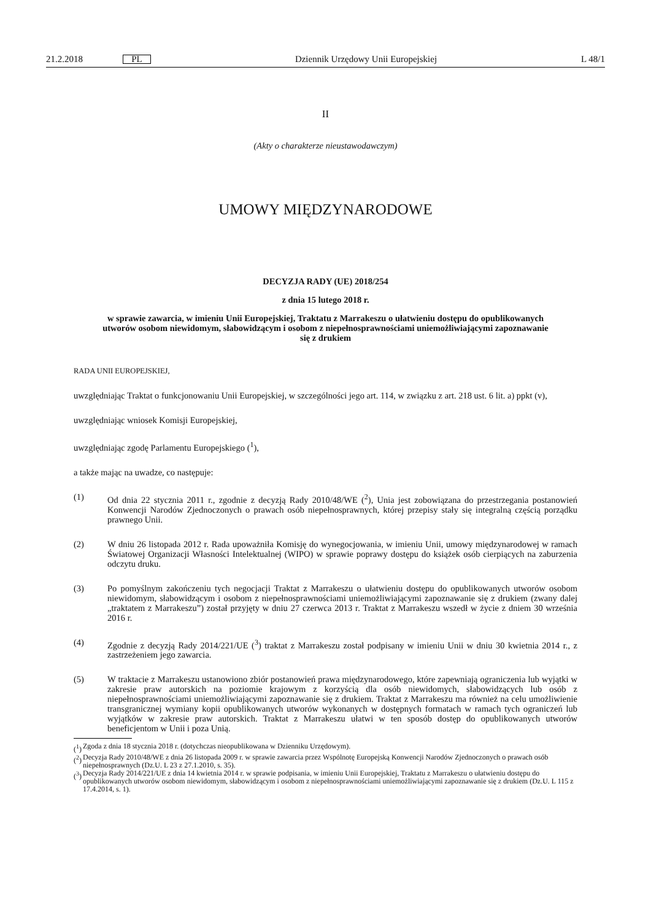21.2.2018 PL Dziennik Urzędowy Unii Europejskiej L 48/1
II
(Akty o charakterze nieustawodawczym)
UMOWY MIĘDZYNARODOWE
DECYZJA RADY (UE) 2018/254
z dnia 15 lutego 2018 r.
w sprawie zawarcia, w imieniu Unii Europejskiej, Traktatu z Marrakeszu o ułatwieniu dostępu do opublikowanych utworów osobom niewidomym, słabowidzącym i osobom z niepełnospraw­nościami uniemożliwiającymi zapoznawanie się z drukiem
RADA UNII EUROPEJSKIEJ,
uwzględniając Traktat o funkcjonowaniu Unii Europejskiej, w szczególności jego art. 114, w związku z art. 218 ust. 6 lit. a) ppkt (v),
uwzględniając wniosek Komisji Europejskiej,
uwzględniając zgodę Parlamentu Europejskiego (<sup>1</sup>),
a także mając na uwadze, co następuje:
(1) Od dnia 22 stycznia 2011 r., zgodnie z decyzją Rady 2010/48/WE (<sup>2</sup>), Unia jest zobowiązana do przestrzegania postanowień Konwencji Narodów Zjednoczonych o prawach osób niepełnosprawnych, której przepisy stały się integralną częścią porządku prawnego Unii.
(2) W dniu 26 listopada 2012 r. Rada upoważniła Komisję do wynegocjowania, w imieniu Unii, umowy międzyna­rodowej w ramach Światowej Organizacji Własności Intelektualnej (WIPO) w sprawie poprawy dostępu do książek osób cierpiących na zaburzenia odczytu druku.
(3) Po pomyślnym zakończeniu tych negocjacji Traktat z Marrakeszu o ułatwieniu dostępu do opublikowanych utworów osobom niewidomym, słabowidzącym i osobom z niepełnosprawnościami uniemożliwiającymi zapoznawanie się z drukiem (zwany dalej „traktatem z Marrakeszu”) został przyjęty w dniu 27 czerwca 2013 r. Traktat z Marrakeszu wszedł w życie z dniem 30 września 2016 r.
(4) Zgodnie z decyzją Rady 2014/221/UE (<sup>3</sup>) traktat z Marrakeszu został podpisany w imieniu Unii w dniu 30 kwietnia 2014 r., z zastrzeżeniem jego zawarcia.
(5) W traktacie z Marrakeszu ustanowiono zbiór postanowień prawa międzynarodowego, które zapewniają ograniczenia lub wyjątki w zakresie praw autorskich na poziomie krajowym z korzyścią dla osób niewidomych, słabowidzących lub osób z niepełnosprawnościami uniemożliwiającymi zapoznawanie się z drukiem. Traktat z Marrakeszu ma również na celu umożliwienie transgranicznej wymiany kopii opublikowanych utworów wykonanych w dostępnych formatach w ramach tych ograniczeń lub wyjątków w zakresie praw autorskich. Traktat z Marrakeszu ułatwi w ten sposób dostęp do opublikowanych utworów beneficjentom w Unii i poza Unią.
(<sup>1</sup>) Zgoda z dnia 18 stycznia 2018 r. (dotychczas nieopublikowana w Dzienniku Urzędowym).
(<sup>2</sup>) Decyzja Rady 2010/48/WE z dnia 26 listopada 2009 r. w sprawie zawarcia przez Wspólnotę Europejską Konwencji Narodów Zjedno­czonych o prawach osób niepełnosprawnych (Dz.U. L 23 z 27.1.2010, s. 35).
(<sup>3</sup>) Decyzja Rady 2014/221/UE z dnia 14 kwietnia 2014 r. w sprawie podpisania, w imieniu Unii Europejskiej, Traktatu z Marrakeszu o ułatwieniu dostępu do opublikowanych utworów osobom niewidomym, słabowidzącym i osobom z niepełnosprawnościami uniemożliwiającymi zapoznawanie się z drukiem (Dz.U. L 115 z 17.4.2014, s. 1).